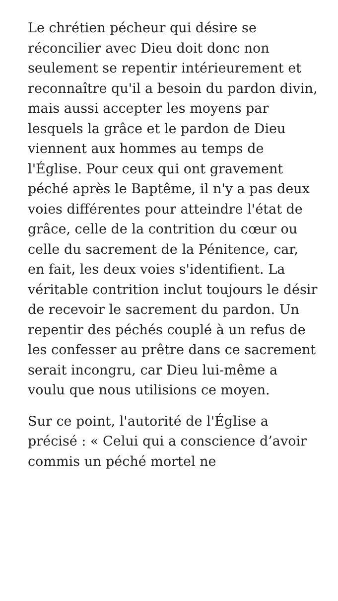Le chrétien pécheur qui désire se réconcilier avec Dieu doit donc non seulement se repentir intérieurement et reconnaître qu'il a besoin du pardon divin, mais aussi accepter les moyens par lesquels la grâce et le pardon de Dieu viennent aux hommes au temps de l'Église. Pour ceux qui ont gravement péché après le Baptême, il n'y a pas deux voies différentes pour atteindre l'état de grâce, celle de la contrition du cœur ou celle du sacrement de la Pénitence, car, en fait, les deux voies s'identifient. La véritable contrition inclut toujours le désir de recevoir le sacrement du pardon. Un repentir des péchés couplé à un refus de les confesser au prêtre dans ce sacrement serait incongru, car Dieu lui-même a voulu que nous utilisions ce moyen.
Sur ce point, l'autorité de l'Église a précisé : « Celui qui a conscience d’avoir commis un péché mortel ne